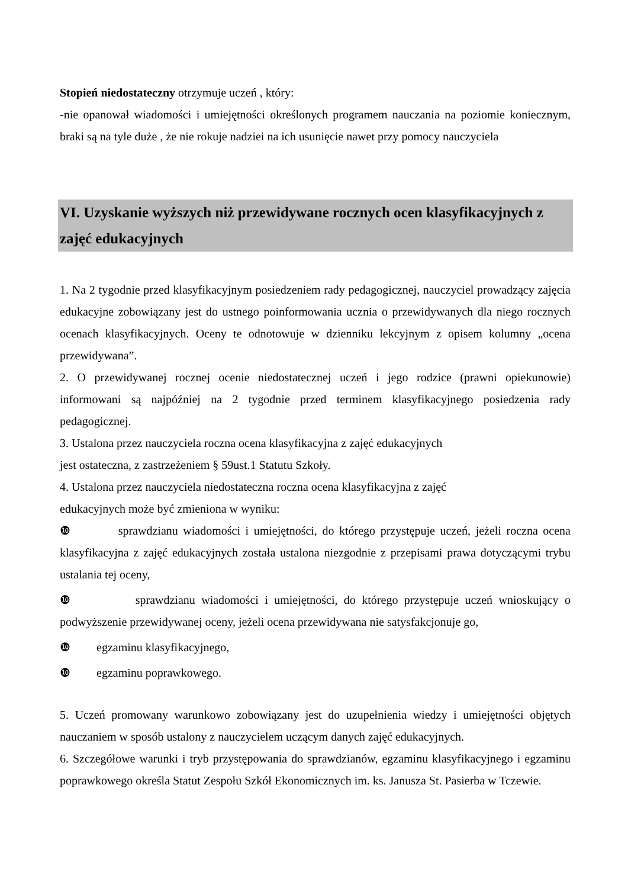Stopień niedostateczny otrzymuje uczeń , który:
-nie opanował wiadomości i umiejętności określonych programem nauczania na poziomie koniecznym, braki są na tyle duże , że nie rokuje nadziei na ich usunięcie nawet przy pomocy nauczyciela
VI. Uzyskanie wyższych niż przewidywane rocznych ocen klasyfikacyjnych z zajęć edukacyjnych
1. Na 2 tygodnie przed klasyfikacyjnym posiedzeniem rady pedagogicznej, nauczyciel prowadzący zajęcia edukacyjne zobowiązany jest do ustnego poinformowania ucznia o przewidywanych dla niego rocznych ocenach klasyfikacyjnych. Oceny te odnotowuje w dzienniku lekcyjnym z opisem kolumny „ocena przewidywana”.
2. O przewidywanej rocznej ocenie niedostatecznej uczeń i jego rodzice (prawni opiekunowie) informowani są najpóźniej na 2 tygodnie przed terminem klasyfikacyjnego posiedzenia rady pedagogicznej.
3. Ustalona przez nauczyciela roczna ocena klasyfikacyjna z zajęć edukacyjnych
jest ostateczna, z zastrzeżeniem § 59ust.1 Statutu Szkoły.
4. Ustalona przez nauczyciela niedostateczna roczna ocena klasyfikacyjna z zajęć
edukacyjnych może być zmieniona w wyniku:
❿ sprawdzianu wiadomości i umiejętności, do którego przystępuje uczeń, jeżeli roczna ocena klasyfikacyjna z zajęć edukacyjnych została ustalona niezgodnie z przepisami prawa dotyczącymi trybu ustalania tej oceny,
❿ sprawdzianu wiadomości i umiejętności, do którego przystępuje uczeń wnioskujący o podwyższenie przewidywanej oceny, jeżeli ocena przewidywana nie satysfakcjonuje go,
❿ egzaminu klasyfikacyjnego,
❿ egzaminu poprawkowego.
5. Uczeń promowany warunkowo zobowiązany jest do uzupełnienia wiedzy i umiejętności objętych nauczaniem w sposób ustalony z nauczycielem uczącym danych zajęć edukacyjnych.
6. Szczegółowe warunki i tryb przystępowania do sprawdzianów, egzaminu klasyfikacyjnego i egzaminu poprawkowego określa Statut Zespołu Szkół Ekonomicznych im. ks. Janusza St. Pasierba w Tczewie.